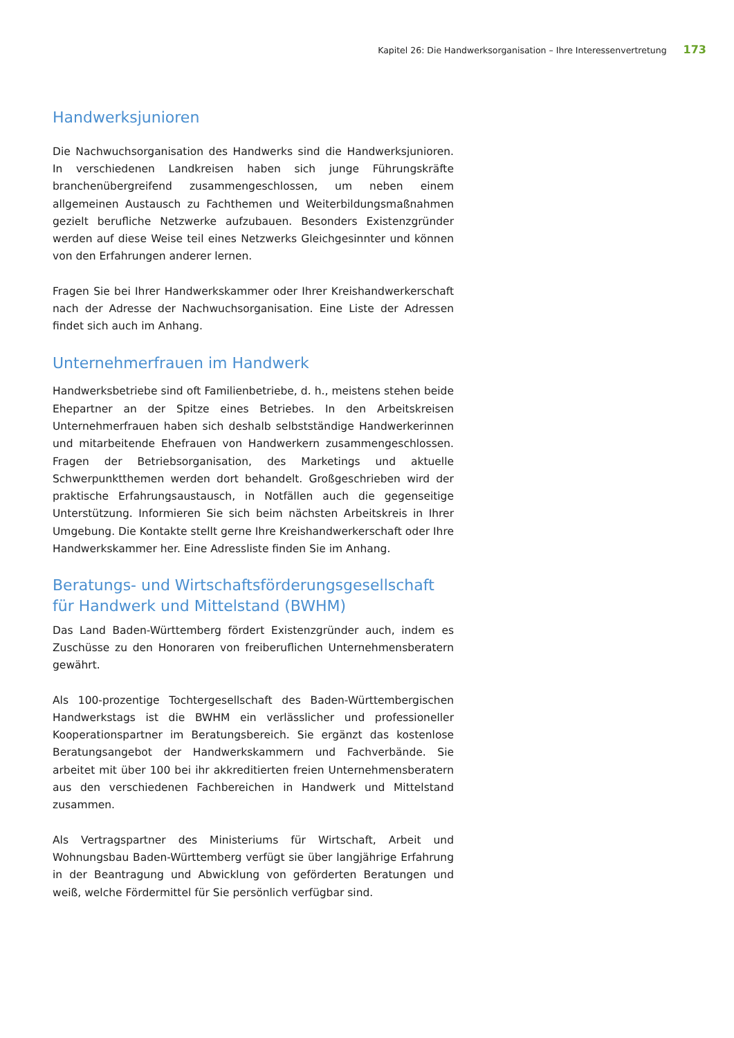Kapitel 26: Die Handwerksorganisation – Ihre Interessenvertretung 173
Handwerksjunioren
Die Nachwuchsorganisation des Handwerks sind die Handwerksjunioren. In verschiedenen Landkreisen haben sich junge Führungskräfte branchenübergreifend zusammengeschlossen, um neben einem allgemeinen Austausch zu Fachthemen und Weiterbildungsmaßnahmen gezielt berufliche Netzwerke aufzubauen. Besonders Existenzgründer werden auf diese Weise teil eines Netzwerks Gleichgesinnter und können von den Erfahrungen anderer lernen.
Fragen Sie bei Ihrer Handwerkskammer oder Ihrer Kreishandwerkerschaft nach der Adresse der Nachwuchsorganisation. Eine Liste der Adressen findet sich auch im Anhang.
Unternehmerfrauen im Handwerk
Handwerksbetriebe sind oft Familienbetriebe, d. h., meistens stehen beide Ehepartner an der Spitze eines Betriebes. In den Arbeitskreisen Unternehmerfrauen haben sich deshalb selbstständige Handwerkerinnen und mitarbeitende Ehefrauen von Handwerkern zusammengeschlossen. Fragen der Betriebsorganisation, des Marketings und aktuelle Schwerpunktthemen werden dort behandelt. Großgeschrieben wird der praktische Erfahrungsaustausch, in Notfällen auch die gegenseitige Unterstützung. Informieren Sie sich beim nächsten Arbeitskreis in Ihrer Umgebung. Die Kontakte stellt gerne Ihre Kreishandwerkerschaft oder Ihre Handwerkskammer her. Eine Adressliste finden Sie im Anhang.
Beratungs- und Wirtschaftsförderungsgesellschaft für Handwerk und Mittelstand (BWHM)
Das Land Baden-Württemberg fördert Existenzgründer auch, indem es Zuschüsse zu den Honoraren von freiberuflichen Unternehmensberatern gewährt.
Als 100-prozentige Tochtergesellschaft des Baden-Württembergischen Handwerkstags ist die BWHM ein verlässlicher und professioneller Kooperationspartner im Beratungsbereich. Sie ergänzt das kostenlose Beratungsangebot der Handwerkskammern und Fachverbände. Sie arbeitet mit über 100 bei ihr akkreditierten freien Unternehmensberatern aus den verschiedenen Fachbereichen in Handwerk und Mittelstand zusammen.
Als Vertragspartner des Ministeriums für Wirtschaft, Arbeit und Wohnungsbau Baden-Württemberg verfügt sie über langjährige Erfahrung in der Beantragung und Abwicklung von geförderten Beratungen und weiß, welche Fördermittel für Sie persönlich verfügbar sind.